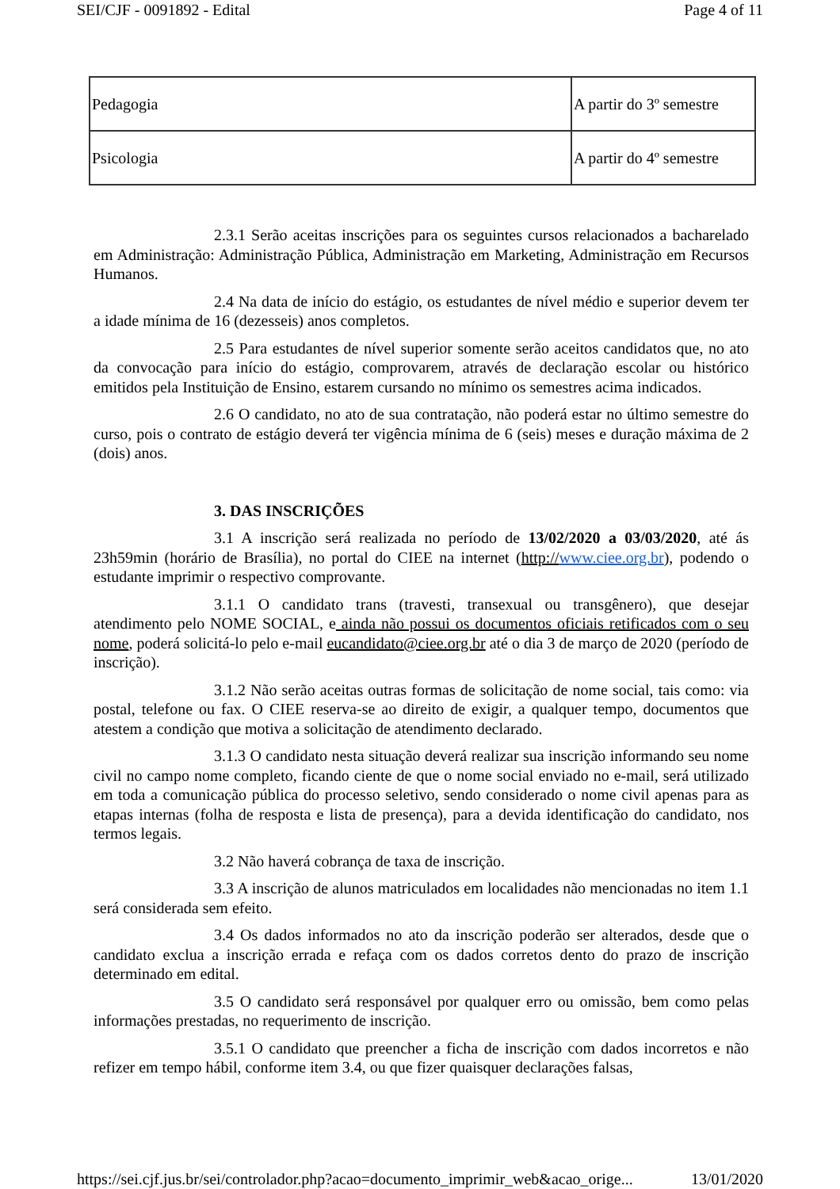SEI/CJF - 0091892 - Edital Page 4 of 11
| Pedagogia | A partir do 3º semestre |
| Psicologia | A partir do 4º semestre |
2.3.1 Serão aceitas inscrições para os seguintes cursos relacionados a bacharelado em Administração: Administração Pública, Administração em Marketing, Administração em Recursos Humanos.
2.4 Na data de início do estágio, os estudantes de nível médio e superior devem ter a idade mínima de 16 (dezesseis) anos completos.
2.5 Para estudantes de nível superior somente serão aceitos candidatos que, no ato da convocação para início do estágio, comprovarem, através de declaração escolar ou histórico emitidos pela Instituição de Ensino, estarem cursando no mínimo os semestres acima indicados.
2.6 O candidato, no ato de sua contratação, não poderá estar no último semestre do curso, pois o contrato de estágio deverá ter vigência mínima de 6 (seis) meses e duração máxima de 2 (dois) anos.
3. DAS INSCRIÇÕES
3.1 A inscrição será realizada no período de 13/02/2020 a 03/03/2020, até ás 23h59min (horário de Brasília), no portal do CIEE na internet (http://www.ciee.org.br), podendo o estudante imprimir o respectivo comprovante.
3.1.1 O candidato trans (travesti, transexual ou transgênero), que desejar atendimento pelo NOME SOCIAL, e ainda não possui os documentos oficiais retificados com o seu nome, poderá solicitá-lo pelo e-mail eucandidato@ciee.org.br até o dia 3 de março de 2020 (período de inscrição).
3.1.2 Não serão aceitas outras formas de solicitação de nome social, tais como: via postal, telefone ou fax. O CIEE reserva-se ao direito de exigir, a qualquer tempo, documentos que atestem a condição que motiva a solicitação de atendimento declarado.
3.1.3 O candidato nesta situação deverá realizar sua inscrição informando seu nome civil no campo nome completo, ficando ciente de que o nome social enviado no e-mail, será utilizado em toda a comunicação pública do processo seletivo, sendo considerado o nome civil apenas para as etapas internas (folha de resposta e lista de presença), para a devida identificação do candidato, nos termos legais.
3.2 Não haverá cobrança de taxa de inscrição.
3.3 A inscrição de alunos matriculados em localidades não mencionadas no item 1.1 será considerada sem efeito.
3.4 Os dados informados no ato da inscrição poderão ser alterados, desde que o candidato exclua a inscrição errada e refaça com os dados corretos dento do prazo de inscrição determinado em edital.
3.5 O candidato será responsável por qualquer erro ou omissão, bem como pelas informações prestadas, no requerimento de inscrição.
3.5.1 O candidato que preencher a ficha de inscrição com dados incorretos e não refizer em tempo hábil, conforme item 3.4, ou que fizer quaisquer declarações falsas,
https://sei.cjf.jus.br/sei/controlador.php?acao=documento_imprimir_web&acao_orige... 13/01/2020